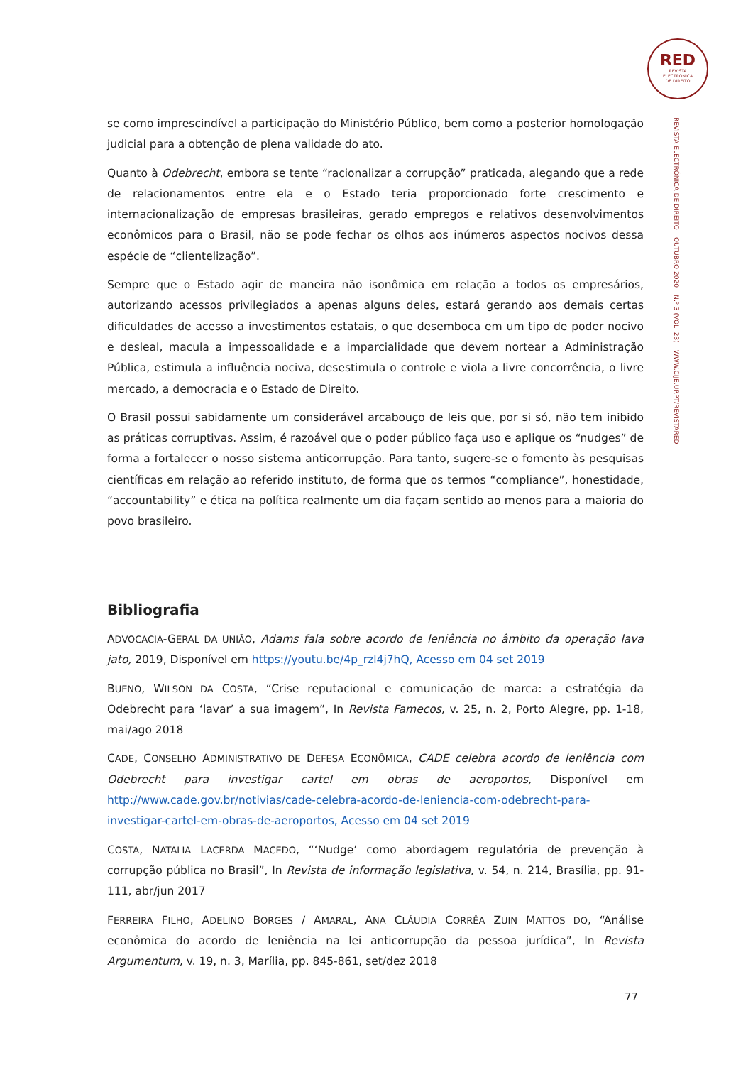RED
REVISTA
ELECTRÓNICA
DE DIREITO
REVISTA ELECTRÓNICA DE DIREITO – OUTUBRO 2020 – N.º 3 (VOL. 23) – WWW.CIJE.UP.PT/REVISTARED
se como imprescindível a participação do Ministério Público, bem como a posterior homologação judicial para a obtenção de plena validade do ato.
Quanto à Odebrecht, embora se tente “racionalizar a corrupção” praticada, alegando que a rede de relacionamentos entre ela e o Estado teria proporcionado forte crescimento e internacionalização de empresas brasileiras, gerado empregos e relativos desenvolvimentos econômicos para o Brasil, não se pode fechar os olhos aos inúmeros aspectos nocivos dessa espécie de “clientelização”.
Sempre que o Estado agir de maneira não isonômica em relação a todos os empresários, autorizando acessos privilegiados a apenas alguns deles, estará gerando aos demais certas dificuldades de acesso a investimentos estatais, o que desemboca em um tipo de poder nocivo e desleal, macula a impessoalidade e a imparcialidade que devem nortear a Administração Pública, estimula a influência nociva, desestimula o controle e viola a livre concorrência, o livre mercado, a democracia e o Estado de Direito.
O Brasil possui sabidamente um considerável arcabouço de leis que, por si só, não tem inibido as práticas corruptivas. Assim, é razoável que o poder público faça uso e aplique os “nudges” de forma a fortalecer o nosso sistema anticorrupção. Para tanto, sugere-se o fomento às pesquisas científicas em relação ao referido instituto, de forma que os termos “compliance”, honestidade, “accountability” e ética na política realmente um dia façam sentido ao menos para a maioria do povo brasileiro.
Bibliografia
ADVOCACIA-GERAL DA UNIÃO, Adams fala sobre acordo de leniência no âmbito da operação lava jato, 2019, Disponível em https://youtu.be/4p_rzl4j7hQ, Acesso em 04 set 2019
BUENO, WILSON DA COSTA, “Crise reputacional e comunicação de marca: a estratégia da Odebrecht para ‘lavar’ a sua imagem”, In Revista Famecos, v. 25, n. 2, Porto Alegre, pp. 1-18, mai/ago 2018
CADE, CONSELHO ADMINISTRATIVO DE DEFESA ECONÔMICA, CADE celebra acordo de leniência com Odebrecht para investigar cartel em obras de aeroportos, Disponível em http://www.cade.gov.br/notivias/cade-celebra-acordo-de-leniencia-com-odebrecht-para-investigar-cartel-em-obras-de-aeroportos, Acesso em 04 set 2019
COSTA, NATALIA LACERDA MACEDO, “‘Nudge’ como abordagem regulatória de prevenção à corrupção pública no Brasil”, In Revista de informação legislativa, v. 54, n. 214, Brasília, pp. 91-111, abr/jun 2017
FERREIRA FILHO, ADELINO BORGES / AMARAL, ANA CLÁUDIA CORRÊA ZUIN MATTOS DO, “Análise econômica do acordo de leniência na lei anticorrupção da pessoa jurídica”, In Revista Argumentum, v. 19, n. 3, Marília, pp. 845-861, set/dez 2018
77